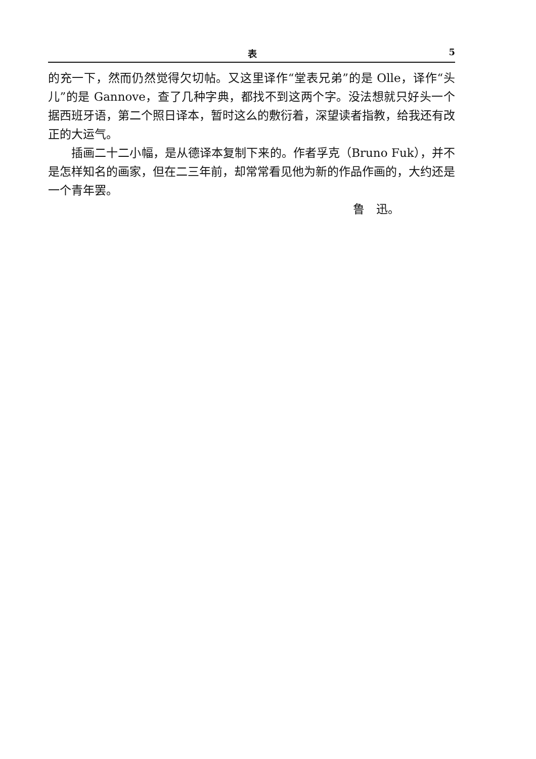表 5
的充一下，然而仍然觉得欠切帖。又这里译作“堂表兄弟”的是 Olle，译作“头儿”的是 Gannove，查了几种字典，都找不到这两个字。没法想就只好头一个据西班牙语，第二个照日译本，暂时这么的敷衍着，深望读者指教，给我还有改正的大运气。
插画二十二小幅，是从德译本复制下来的。作者孚克（Bruno Fuk），并不是怎样知名的画家，但在二三年前，却常常看见他为新的作品作画的，大约还是一个青年罢。
鲁　迅。